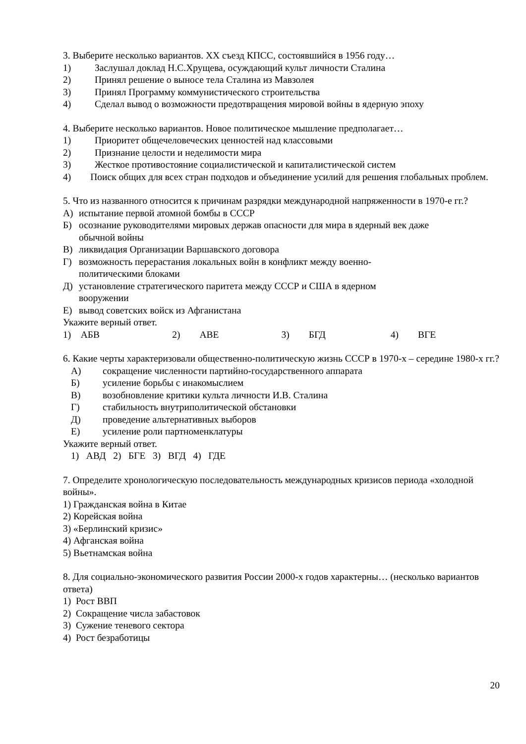3. Выберите несколько вариантов. XX съезд КПСС, состоявшийся в 1956 году…
1) Заслушал доклад Н.С.Хрущева, осуждающий культ личности Сталина
2) Принял решение о выносе тела Сталина из Мавзолея
3) Принял Программу коммунистического строительства
4) Сделал вывод о возможности предотвращения мировой войны в ядерную эпоху
4. Выберите несколько вариантов. Новое политическое мышление предполагает…
1) Приоритет общечеловеческих ценностей над классовыми
2) Признание целости и неделимости мира
3) Жесткое противостояние социалистической и капиталистической систем
4) Поиск общих для всех стран подходов и объединение усилий для решения глобальных проблем.
5. Что из названного относится к причинам разрядки международной напряженности в 1970-е гг.?
А) испытание первой атомной бомбы в СССР
Б) осознание руководителями мировых держав опасности для мира в ядерный век даже обычной войны
В) ликвидация Организации Варшавского договора
Г) возможность перерастания локальных войн в конфликт между военно-политическими блоками
Д) установление стратегического паритета между СССР и США в ядерном вооружении
Е) вывод советских войск из Афганистана
Укажите верный ответ.
1) АБВ 2) АВЕ 3) БГД 4) ВГЕ
6. Какие черты характеризовали общественно-политическую жизнь СССР в 1970-х – середине 1980-х гг.?
А) сокращение численности партийно-государственного аппарата
Б) усиление борьбы с инакомыслием
В) возобновление критики культа личности И.В. Сталина
Г) стабильность внутриполитической обстановки
Д) проведение альтернативных выборов
Е) усиление роли партноменклатуры
Укажите верный ответ.
1) АВД 2) БГЕ 3) ВГД 4) ГДЕ
7. Определите хронологическую последовательность международных кризисов периода «холодной войны».
1) Гражданская война в Китае
2) Корейская война
3) «Берлинский кризис»
4) Афганская война
5) Вьетнамская война
8. Для социально-экономического развития России 2000-х годов характерны… (несколько вариантов ответа)
1) Рост ВВП
2) Сокращение числа забастовок
3) Сужение теневого сектора
4) Рост безработицы
20